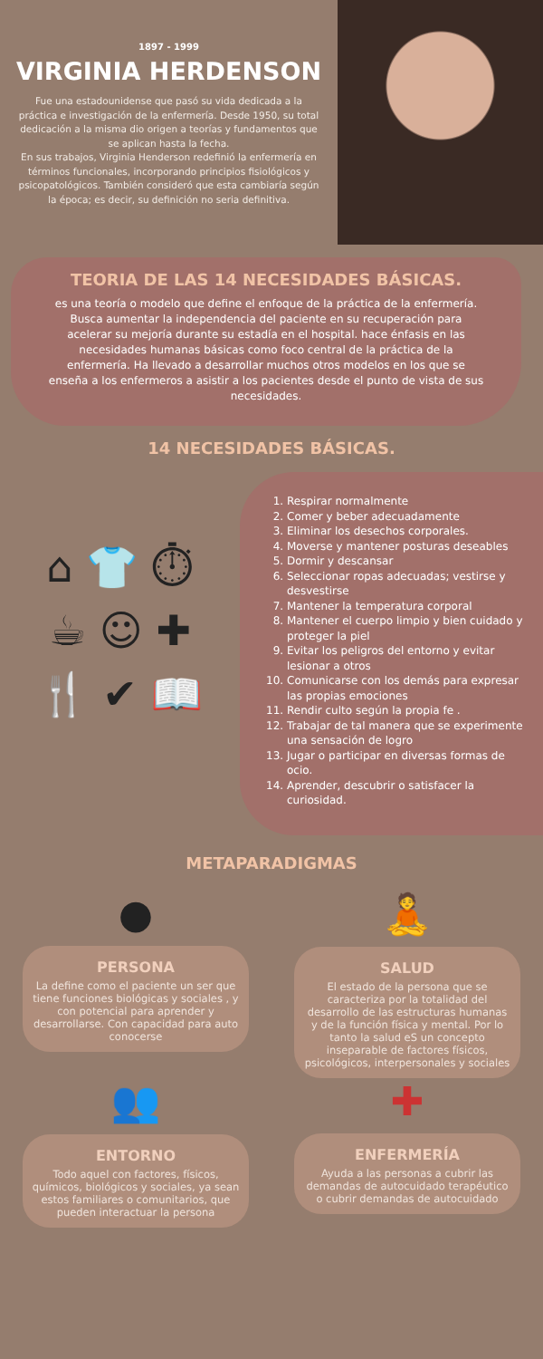1897 - 1999
VIRGINIA HERDENSON
Fue una estadounidense que pasó su vida dedicada a la práctica e investigación de la enfermería. Desde 1950, su total dedicación a la misma dio origen a teorías y fundamentos que se aplican hasta la fecha.
En sus trabajos, Virginia Henderson redefinió la enfermería en términos funcionales, incorporando principios fisiológicos y psicopatológicos. También consideró que esta cambiaría según la época; es decir, su definición no seria definitiva.
TEORIA DE LAS 14 NECESIDADES BÁSICAS.
es una teoría o modelo que define el enfoque de la práctica de la enfermería. Busca aumentar la independencia del paciente en su recuperación para acelerar su mejoría durante su estadía en el hospital. hace énfasis en las necesidades humanas básicas como foco central de la práctica de la enfermería. Ha llevado a desarrollar muchos otros modelos en los que se enseña a los enfermeros a asistir a los pacientes desde el punto de vista de sus necesidades.
14 NECESIDADES BÁSICAS.
⌂ 👕 ⏱
☕ ☺ ✚
🍴 ✔ 📖
1. Respirar normalmente
2. Comer y beber adecuadamente
3. Eliminar los desechos corporales.
4. Moverse y mantener posturas deseables
5. Dormir y descansar
6. Seleccionar ropas adecuadas; vestirse y desvestirse
7. Mantener la temperatura corporal
8. Mantener el cuerpo limpio y bien cuidado y proteger la piel
9. Evitar los peligros del entorno y evitar lesionar a otros
10. Comunicarse con los demás para expresar las propias emociones
11. Rendir culto según la propia fe .
12. Trabajar de tal manera que se experimente una sensación de logro
13. Jugar o participar en diversas formas de ocio.
14. Aprender, descubrir o satisfacer la curiosidad.
METAPARADIGMAS
●
PERSONA
La define como el paciente un ser que tiene funciones biológicas y sociales , y con potencial para aprender y desarrollarse. Con capacidad para auto conocerse
🧘
SALUD
El estado de la persona que se caracteriza por la totalidad del desarrollo de las estructuras humanas y de la función física y mental. Por lo tanto la salud eS un concepto inseparable de factores físicos, psicológicos, interpersonales y sociales
👥
ENTORNO
Todo aquel con factores, físicos, químicos, biológicos y sociales, ya sean estos familiares o comunitarios, que pueden interactuar la persona
✚
ENFERMERÍA
Ayuda a las personas a cubrir las demandas de autocuidado terapéutico o cubrir demandas de autocuidado